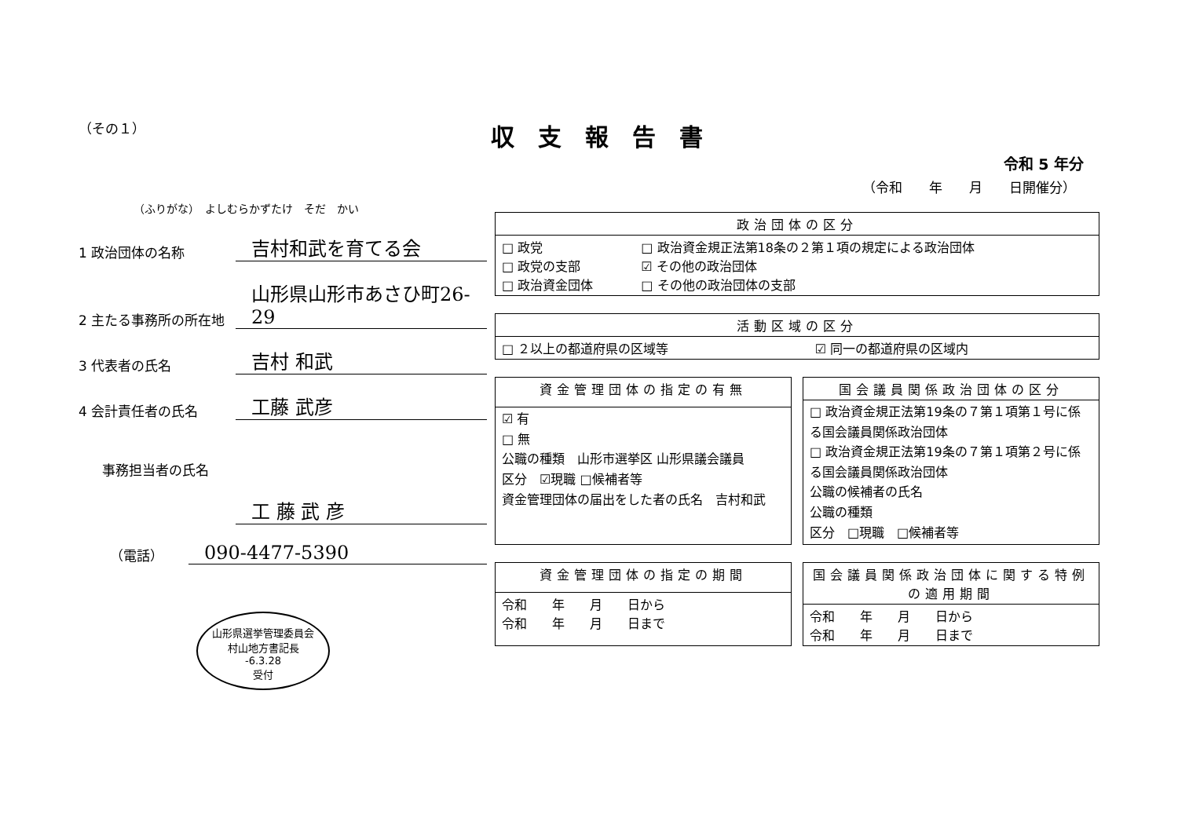（その１）
（ふりがな）　よしむらかずたけ　そだ　かい
1 政治団体の名称
吉村和武を育てる会
2 主たる事務所の所在地
山形県山形市あさひ町26-29
3 代表者の氏名
吉村 和武
4 会計責任者の氏名
工藤 武彦
事務担当者の氏名
工 藤 武 彦
（電話）
090-4477-5390
山形県選挙管理委員会
村山地方書記長
-6.3.28
受付
収支報告書
令和 5 年分
（令和　　年　　月　　日開催分）
| 政治団体の区分 | |
| --- | --- |
| □ 政党 □ 政党の支部 □ 政治資金団体 | □ 政治資金規正法第18条の２第１項の規定による政治団体 ☑ その他の政治団体 □ その他の政治団体の支部 |
| 活動区域の区分 | |
| --- | --- |
| □ ２以上の都道府県の区域等 | ☑ 同一の都道府県の区域内 |
| 資金管理団体の指定の有無 |
| --- |
| ☑ 有 □ 無 公職の種類 山形市選挙区 山形県議会議員 区分 ☑現職 □候補者等 資金管理団体の届出をした者の氏名 吉村和武 |
| 国会議員関係政治団体の区分 |
| --- |
| □ 政治資金規正法第19条の７第１項第１号に係る国会議員関係政治団体 □ 政治資金規正法第19条の７第１項第２号に係る国会議員関係政治団体 公職の候補者の氏名 公職の種類 区分 □現職 □候補者等 |
| 資金管理団体の指定の期間 |
| --- |
| 令和 年 月 日から 令和 年 月 日まで |
| 国会議員関係政治団体に関する特例の適用期間 |
| --- |
| 令和 年 月 日から 令和 年 月 日まで |